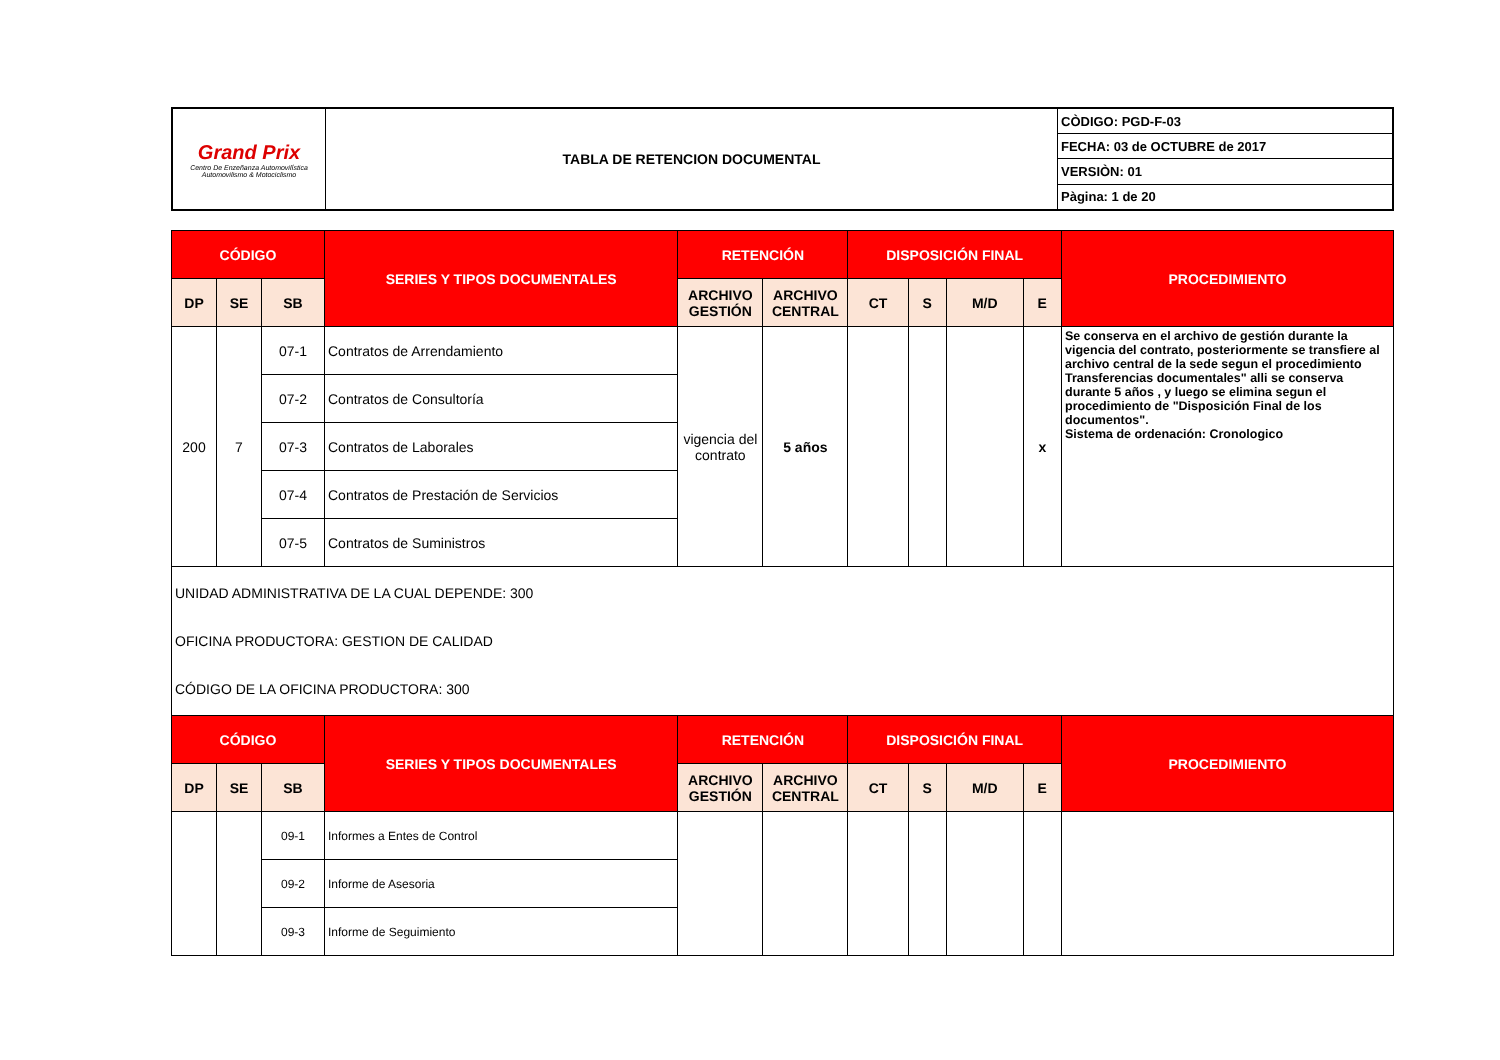| Grand Prix Centro De Enzeñanza Automovilística Automovilismo & Motociclismo | TABLA DE RETENCION DOCUMENTAL | CÒDIGO: PGD-F-03 |
| | | FECHA: 03 de OCTUBRE de 2017 |
| | | VERSIÒN: 01 |
| | | Pàgina: 1 de 20 |
| CÓDIGO | | | SERIES Y TIPOS DOCUMENTALES | RETENCIÓN | | DISPOSICIÓN FINAL | | | | PROCEDIMIENTO |
| --- | --- | --- | --- | --- | --- | --- | --- | --- | --- | --- |
| DP | SE | SB | | ARCHIVO GESTIÓN | ARCHIVO CENTRAL | CT | S | M/D | E | |
| 200 | 7 | 07-1 | Contratos de Arrendamiento | vigencia del contrato | 5 años | | | | x | Se conserva en el archivo de gestión durante la vigencia del contrato, posteriormente se transfiere al archivo central de la sede segun el procedimiento Transferencias documentales" alli se conserva durante 5 años , y luego se elimina segun el procedimiento de "Disposición Final de los documentos". Sistema de ordenación: Cronologico |
| | | 07-2 | Contratos de Consultoría | | | | | | | |
| | | 07-3 | Contratos de Laborales | | | | | | | |
| | | 07-4 | Contratos de Prestación de Servicios | | | | | | | |
| | | 07-5 | Contratos de Suministros | | | | | | | |
| UNIDAD ADMINISTRATIVA DE LA CUAL DEPENDE: 300 OFICINA PRODUCTORA: GESTION DE CALIDAD CÓDIGO DE LA OFICINA PRODUCTORA: 300 | | | | | | | | | | |
| CÓDIGO | | | SERIES Y TIPOS DOCUMENTALES | RETENCIÓN | | DISPOSICIÓN FINAL | | | | PROCEDIMIENTO |
| DP | SE | SB | | ARCHIVO GESTIÓN | ARCHIVO CENTRAL | CT | S | M/D | E | |
| | | 09-1 | Informes a Entes de Control | | | | | | | |
| | | 09-2 | Informe de Asesoria | | | | | | | |
| | | 09-3 | Informe de Seguimiento | | | | | | | |